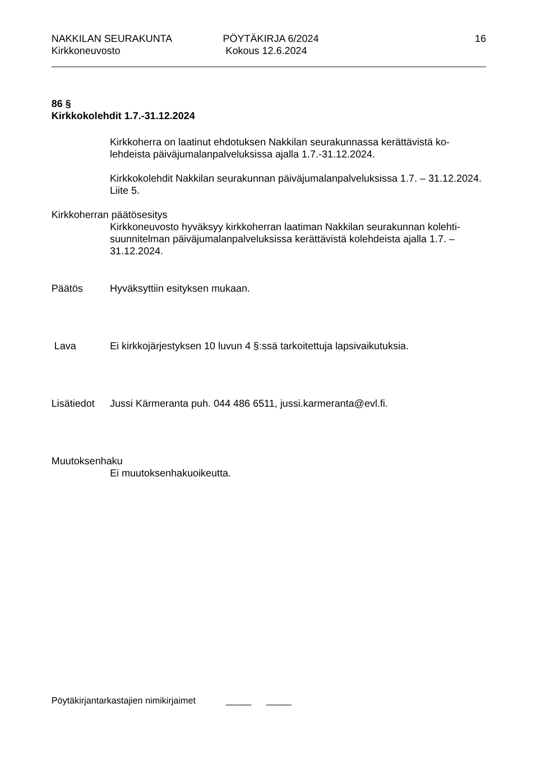NAKKILAN SEURAKUNTA
Kirkkoneuvosto
PÖYTÄKIRJA 6/2024
Kokous 12.6.2024
16
86 §
Kirkkokolehdit 1.7.-31.12.2024
Kirkkoherra on laatinut ehdotuksen Nakkilan seurakunnassa kerättävistä ko-lehdeista päiväjumalanpalveluksissa ajalla 1.7.-31.12.2024.
Kirkkokolehdit Nakkilan seurakunnan päiväjumalanpalveluksissa 1.7. – 31.12.2024. Liite 5.
Kirkkoherran päätösesitys
Kirkkoneuvosto hyväksyy kirkkoherran laatiman Nakkilan seurakunnan kolehti-suunnitelman päiväjumalanpalveluksissa kerättävistä kolehdeista ajalla 1.7. – 31.12.2024.
Päätös Hyväksyttiin esityksen mukaan.
Lava Ei kirkkojärjestyksen 10 luvun 4 §:ssä tarkoitettuja lapsivaikutuksia.
Lisätiedot
Jussi Kärmeranta puh. 044 486 6511, jussi.karmeranta@evl.fi.
Muutoksenhaku
Ei muutoksenhakuoikeutta.
Pöytäkirjantarkastajien nimikirjaimet _____ _____